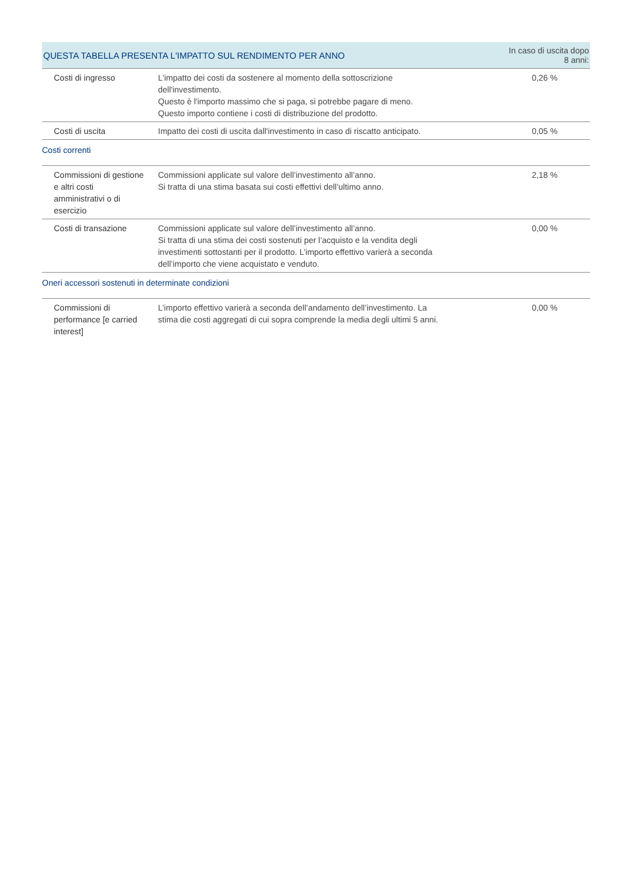| QUESTA TABELLA PRESENTA L'IMPATTO SUL RENDIMENTO PER ANNO | | In caso di uscita dopo 8 anni: |
| --- | --- | --- |
| Costi di ingresso | L'impatto dei costi da sostenere al momento della sottoscrizione dell'investimento. Questo è l'importo massimo che si paga, si potrebbe pagare di meno. Questo importo contiene i costi di distribuzione del prodotto. | 0,26 % |
| Costi di uscita | Impatto dei costi di uscita dall'investimento in caso di riscatto anticipato. | 0,05 % |
| Costi correnti | | |
| Commissioni di gestione e altri costi amministrativi o di esercizio | Commissioni applicate sul valore dell’investimento all’anno. Si tratta di una stima basata sui costi effettivi dell’ultimo anno. | 2,18 % |
| Costi di transazione | Commissioni applicate sul valore dell’investimento all’anno. Si tratta di una stima dei costi sostenuti per l’acquisto e la vendita degli investimenti sottostanti per il prodotto. L’importo effettivo varierà a seconda dell’importo che viene acquistato e venduto. | 0,00 % |
| Oneri accessori sostenuti in determinate condizioni | | |
| Commissioni di performance [e carried interest] | L’importo effettivo varierà a seconda dell’andamento dell’investimento. La stima die costi aggregati di cui sopra comprende la media degli ultimi 5 anni. | 0,00 % |